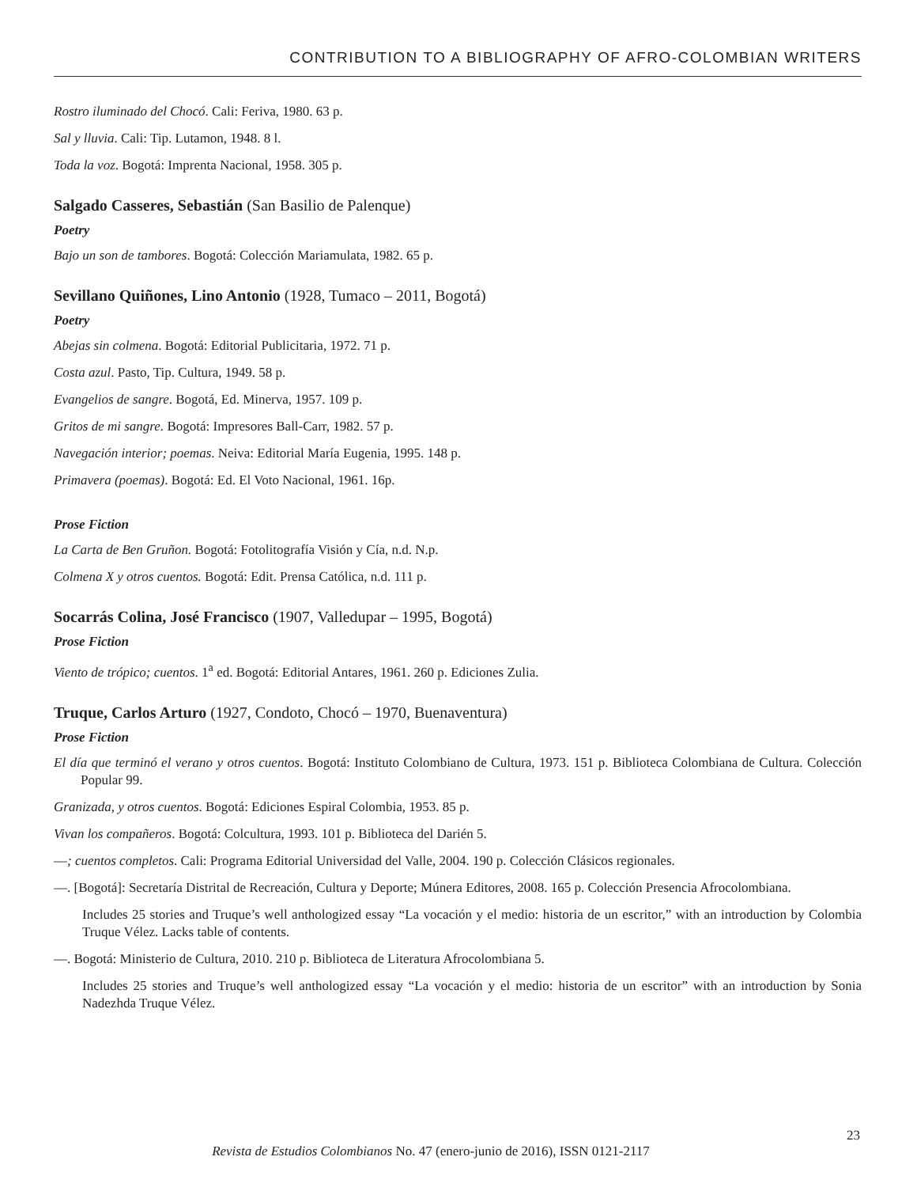CONTRIBUTION TO A BIBLIOGRAPHY OF AFRO-COLOMBIAN WRITERS
Rostro iluminado del Chocó. Cali: Feriva, 1980. 63 p.
Sal y lluvia. Cali: Tip. Lutamon, 1948. 8 l.
Toda la voz. Bogotá: Imprenta Nacional, 1958. 305 p.
Salgado Casseres, Sebastián (San Basilio de Palenque)
Poetry
Bajo un son de tambores. Bogotá: Colección Mariamulata, 1982. 65 p.
Sevillano Quiñones, Lino Antonio (1928, Tumaco – 2011, Bogotá)
Poetry
Abejas sin colmena. Bogotá: Editorial Publicitaria, 1972. 71 p.
Costa azul. Pasto, Tip. Cultura, 1949. 58 p.
Evangelios de sangre. Bogotá, Ed. Minerva, 1957. 109 p.
Gritos de mi sangre. Bogotá: Impresores Ball-Carr, 1982. 57 p.
Navegación interior; poemas. Neiva: Editorial María Eugenia, 1995. 148 p.
Primavera (poemas). Bogotá: Ed. El Voto Nacional, 1961. 16p.
Prose Fiction
La Carta de Ben Gruñon. Bogotá: Fotolitografía Visión y Cía, n.d. N.p.
Colmena X y otros cuentos. Bogotá: Edit. Prensa Católica, n.d. 111 p.
Socarrás Colina, José Francisco (1907, Valledupar – 1995, Bogotá)
Prose Fiction
Viento de trópico; cuentos. 1<sup>a</sup> ed. Bogotá: Editorial Antares, 1961. 260 p. Ediciones Zulia.
Truque, Carlos Arturo (1927, Condoto, Chocó – 1970, Buenaventura)
Prose Fiction
El día que terminó el verano y otros cuentos. Bogotá: Instituto Colombiano de Cultura, 1973. 151 p. Biblioteca Colombiana de Cultura. Colección Popular 99.
Granizada, y otros cuentos. Bogotá: Ediciones Espiral Colombia, 1953. 85 p.
Vivan los compañeros. Bogotá: Colcultura, 1993. 101 p. Biblioteca del Darién 5.
—; cuentos completos. Cali: Programa Editorial Universidad del Valle, 2004. 190 p. Colección Clásicos regionales.
—. [Bogotá]: Secretaría Distrital de Recreación, Cultura y Deporte; Múnera Editores, 2008. 165 p. Colección Presencia Afrocolombiana.
Includes 25 stories and Truque’s well anthologized essay “La vocación y el medio: historia de un escritor,” with an introduction by Colombia Truque Vélez. Lacks table of contents.
—. Bogotá: Ministerio de Cultura, 2010. 210 p. Biblioteca de Literatura Afrocolombiana 5.
Includes 25 stories and Truque’s well anthologized essay “La vocación y el medio: historia de un escritor” with an introduction by Sonia Nadezhda Truque Vélez.
Revista de Estudios Colombianos No. 47 (enero-junio de 2016), ISSN 0121-2117
23